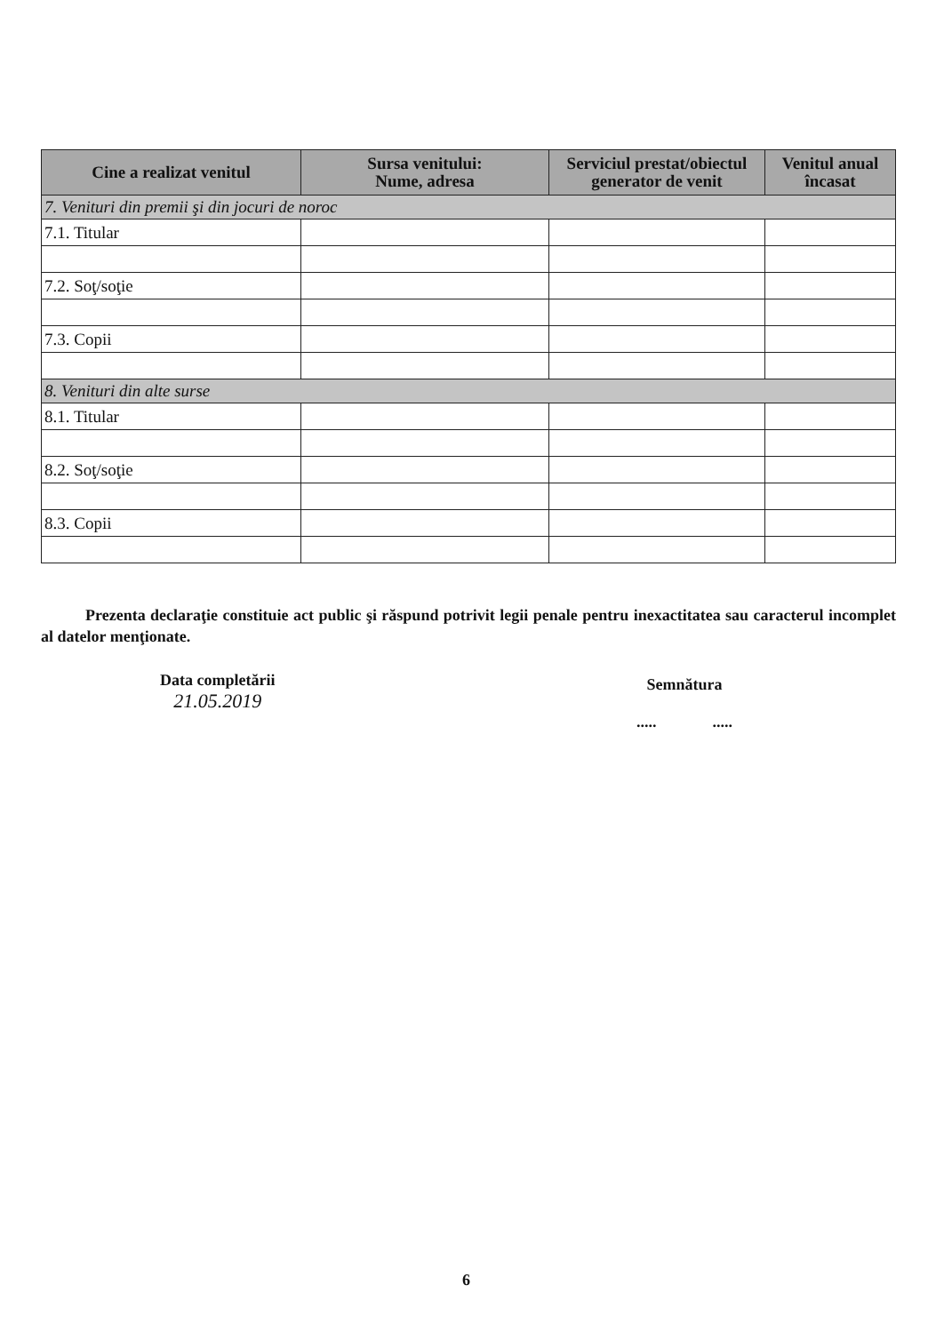| Cine a realizat venitul | Sursa venitului: Nume, adresa | Serviciul prestat/obiectul generator de venit | Venitul anual încasat |
| --- | --- | --- | --- |
| 7. Venituri din premii şi din jocuri de noroc | | | |
| 7.1. Titular | | | |
| 7.2. Soţ/soţie | | | |
| 7.3. Copii | | | |
| 8. Venituri din alte surse | | | |
| 8.1. Titular | | | |
| 8.2. Soţ/soţie | | | |
| 8.3. Copii | | | |
Prezenta declaraţie constituie act public şi răspund potrivit legii penale pentru inexactitatea sau caracterul incomplet al datelor menţionate.
Data completării
21.05.2019
Semnătura
..... .....
6